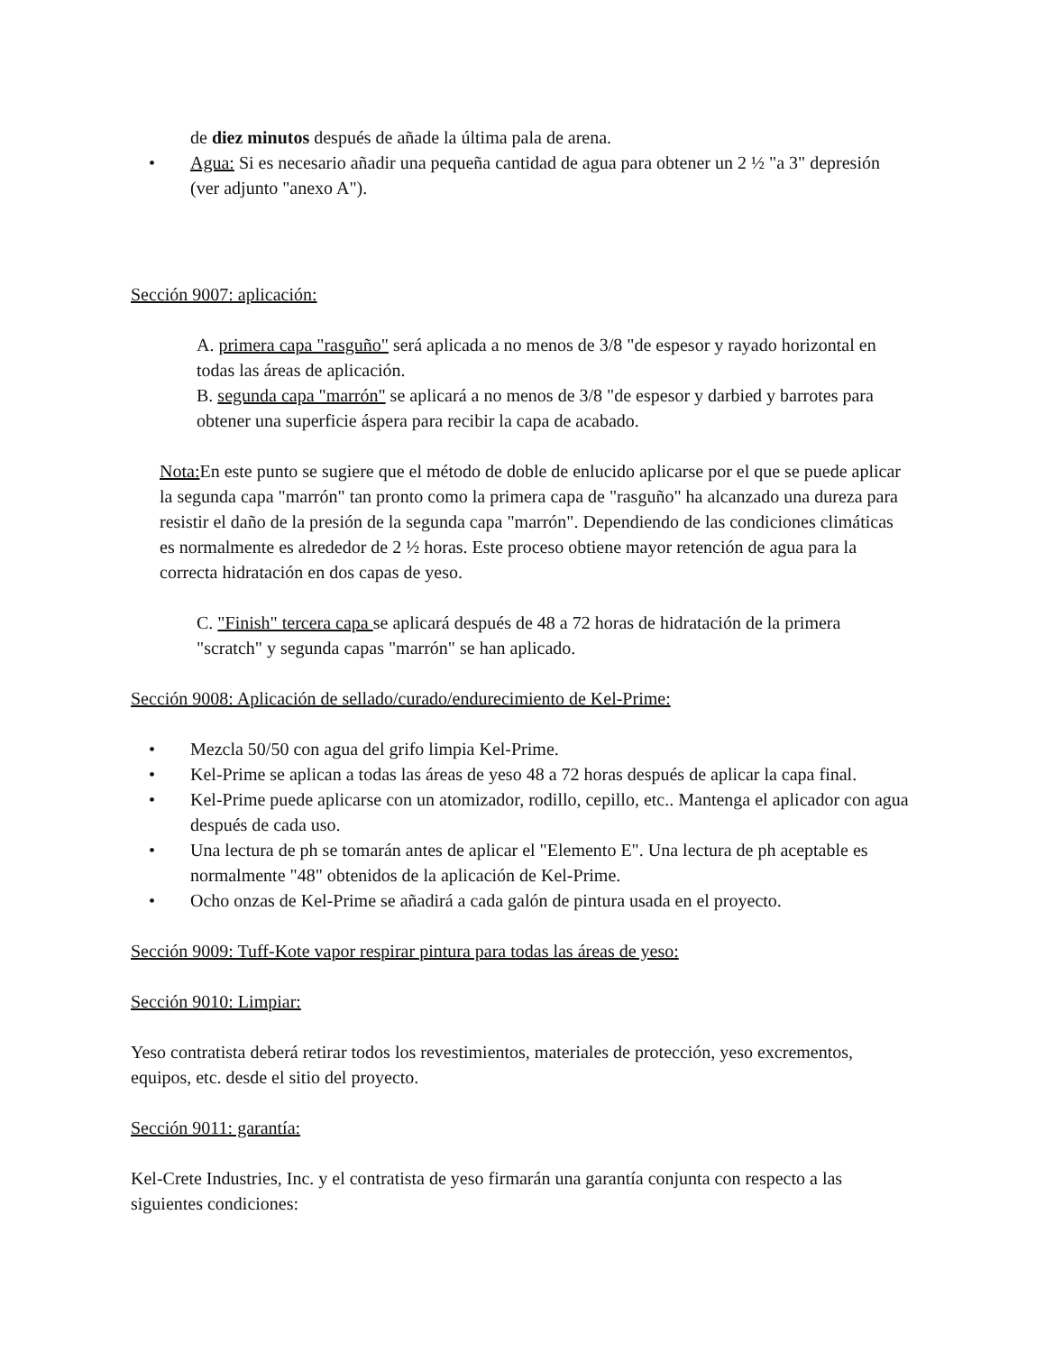de diez minutos después de añade la última pala de arena.
• Agua: Si es necesario añadir una pequeña cantidad de agua para obtener un 2 ½ "a 3" depresión (ver adjunto "anexo A").
Sección 9007: aplicación:
A. primera capa "rasguño" será aplicada a no menos de 3/8 "de espesor y rayado horizontal en todas las áreas de aplicación.
B. segunda capa "marrón" se aplicará a no menos de 3/8 "de espesor y darbied y barrotes para obtener una superficie áspera para recibir la capa de acabado.
Nota: En este punto se sugiere que el método de doble de enlucido aplicarse por el que se puede aplicar la segunda capa "marrón" tan pronto como la primera capa de "rasguño" ha alcanzado una dureza para resistir el daño de la presión de la segunda capa "marrón". Dependiendo de las condiciones climáticas es normalmente es alrededor de 2 ½ horas. Este proceso obtiene mayor retención de agua para la correcta hidratación en dos capas de yeso.
C. "Finish" tercera capa se aplicará después de 48 a 72 horas de hidratación de la primera "scratch" y segunda capas "marrón" se han aplicado.
Sección 9008: Aplicación de sellado/curado/endurecimiento de Kel-Prime:
• Mezcla 50/50 con agua del grifo limpia Kel-Prime.
• Kel-Prime se aplican a todas las áreas de yeso 48 a 72 horas después de aplicar la capa final.
• Kel-Prime puede aplicarse con un atomizador, rodillo, cepillo, etc.. Mantenga el aplicador con agua después de cada uso.
• Una lectura de ph se tomarán antes de aplicar el "Elemento E". Una lectura de ph aceptable es normalmente "48" obtenidos de la aplicación de Kel-Prime.
• Ocho onzas de Kel-Prime se añadirá a cada galón de pintura usada en el proyecto.
Sección 9009: Tuff-Kote vapor respirar pintura para todas las áreas de yeso:
Sección 9010: Limpiar:
Yeso contratista deberá retirar todos los revestimientos, materiales de protección, yeso excrementos, equipos, etc. desde el sitio del proyecto.
Sección 9011: garantía:
Kel-Crete Industries, Inc. y el contratista de yeso firmarán una garantía conjunta con respecto a las siguientes condiciones: